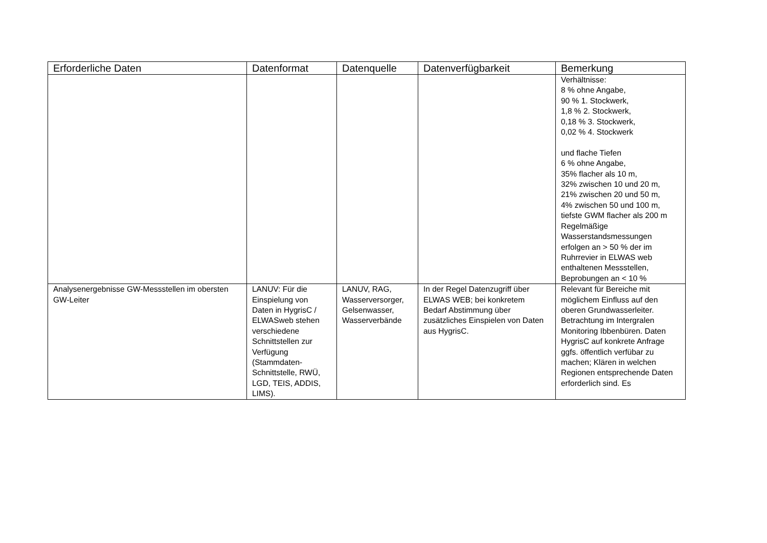| Erforderliche Daten | Datenformat | Datenquelle | Datenverfügbarkeit | Bemerkung |
| --- | --- | --- | --- | --- |
| | | | | Verhältnisse: 8 % ohne Angabe, 90 % 1. Stockwerk, 1,8 % 2. Stockwerk, 0,18 % 3. Stockwerk, 0,02 % 4. Stockwerk und flache Tiefen 6 % ohne Angabe, 35% flacher als 10 m, 32% zwischen 10 und 20 m, 21% zwischen 20 und 50 m, 4% zwischen 50 und 100 m, tiefste GWM flacher als 200 m Regelmäßige Wasserstandsmessungen erfolgen an > 50 % der im Ruhrrevier in ELWAS web enthaltenen Messstellen, Beprobungen an < 10 % |
| Analysenergebnisse GW-Messstellen im obersten GW-Leiter | LANUV: Für die Einspielung von Daten in HygrisC / ELWASweb stehen verschiedene Schnittstellen zur Verfügung (Stammdaten-Schnittstelle, RWÜ, LGD, TEIS, ADDIS, LIMS). | LANUV, RAG, Wasserversorger, Gelsenwasser, Wasserverbände | In der Regel Datenzugriff über ELWAS WEB; bei konkretem Bedarf Abstimmung über zusätzliches Einspielen von Daten aus HygrisC. | Relevant für Bereiche mit möglichem Einfluss auf den oberen Grundwasserleiter. Betrachtung im Intergralen Monitoring Ibbenbüren. Daten HygrisC auf konkrete Anfrage ggfs. öffentlich verfübar zu machen; Klären in welchen Regionen entsprechende Daten erforderlich sind. Es |